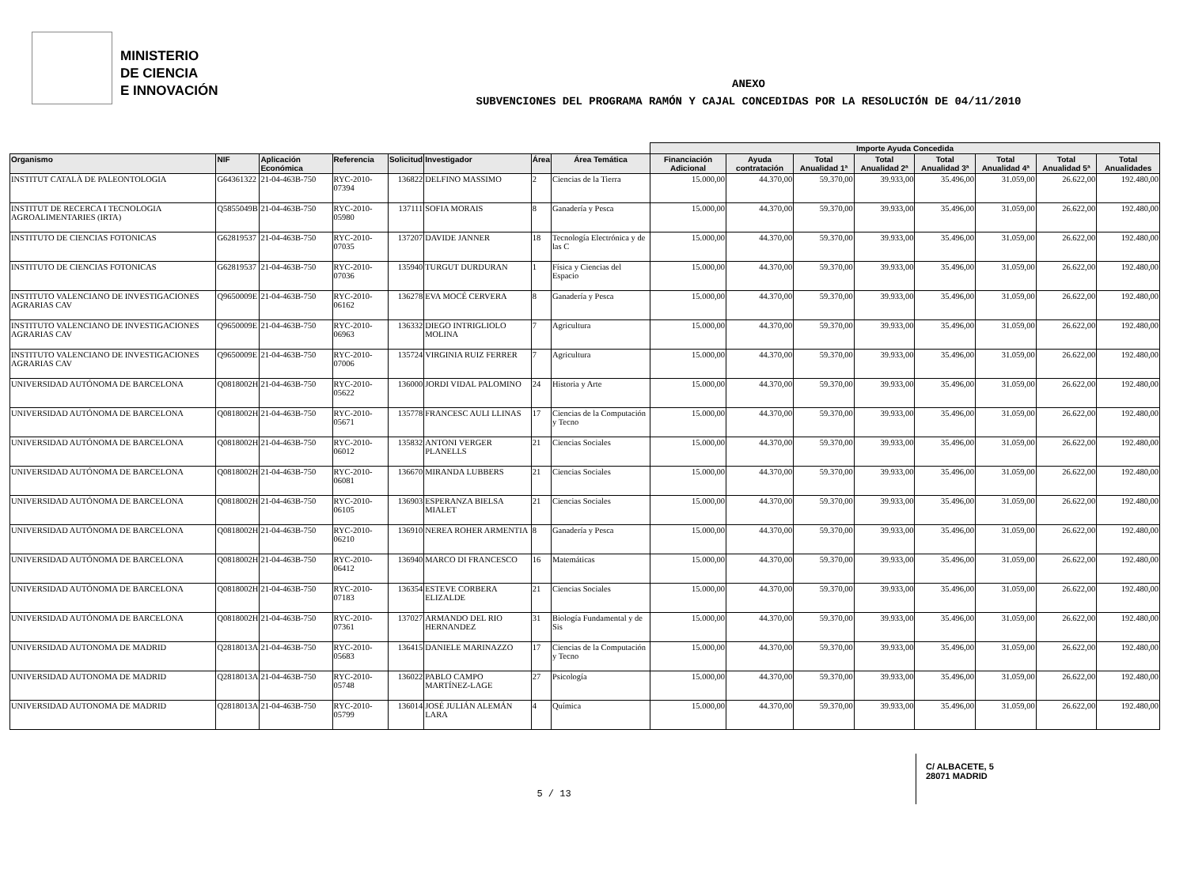MINISTERIO
DE CIENCIA
E INNOVACIÓN
ANEXO
SUBVENCIONES DEL PROGRAMA RAMÓN Y CAJAL CONCEDIDAS POR LA RESOLUCIÓN DE 04/11/2010
| | | | | | | | | Importe Ayuda Concedida | | | | | | | |
| --- | --- | --- | --- | --- | --- | --- | --- | --- | --- | --- | --- | --- | --- | --- | --- |
| Organismo | NIF | Aplicación Económica | Referencia | Solicitud | Investigador | Área | Área Temática | Financiación Adicional | Ayuda contratación | Total Anualidad 1ª | Total Anualidad 2ª | Total Anualidad 3ª | Total Anualidad 4ª | Total Anualidad 5ª | Total Anualidades |
| INSTITUT CATALÀ DE PALEONTOLOGIA | G64361322 | 21-04-463B-750 | RYC-2010-07394 | 136822 | DELFINO MASSIMO | 2 | Ciencias de la Tierra | 15.000,00 | 44.370,00 | 59.370,00 | 39.933,00 | 35.496,00 | 31.059,00 | 26.622,00 | 192.480,00 |
| INSTITUT DE RECERCA I TECNOLOGIA AGROALIMENTARIES (IRTA) | Q5855049B | 21-04-463B-750 | RYC-2010-05980 | 137111 | SOFIA MORAIS | 8 | Ganadería y Pesca | 15.000,00 | 44.370,00 | 59.370,00 | 39.933,00 | 35.496,00 | 31.059,00 | 26.622,00 | 192.480,00 |
| INSTITUTO DE CIENCIAS FOTONICAS | G62819537 | 21-04-463B-750 | RYC-2010-07035 | 137207 | DAVIDE JANNER | 18 | Tecnología Electrónica y de las C | 15.000,00 | 44.370,00 | 59.370,00 | 39.933,00 | 35.496,00 | 31.059,00 | 26.622,00 | 192.480,00 |
| INSTITUTO DE CIENCIAS FOTONICAS | G62819537 | 21-04-463B-750 | RYC-2010-07036 | 135940 | TURGUT DURDURAN | 1 | Física y Ciencias del Espacio | 15.000,00 | 44.370,00 | 59.370,00 | 39.933,00 | 35.496,00 | 31.059,00 | 26.622,00 | 192.480,00 |
| INSTITUTO VALENCIANO DE INVESTIGACIONES AGRARIAS CAV | Q9650009E | 21-04-463B-750 | RYC-2010-06162 | 136278 | EVA MOCÉ CERVERA | 8 | Ganadería y Pesca | 15.000,00 | 44.370,00 | 59.370,00 | 39.933,00 | 35.496,00 | 31.059,00 | 26.622,00 | 192.480,00 |
| INSTITUTO VALENCIANO DE INVESTIGACIONES AGRARIAS CAV | Q9650009E | 21-04-463B-750 | RYC-2010-06963 | 136332 | DIEGO INTRIGLIOLO MOLINA | 7 | Agricultura | 15.000,00 | 44.370,00 | 59.370,00 | 39.933,00 | 35.496,00 | 31.059,00 | 26.622,00 | 192.480,00 |
| INSTITUTO VALENCIANO DE INVESTIGACIONES AGRARIAS CAV | Q9650009E | 21-04-463B-750 | RYC-2010-07006 | 135724 | VIRGINIA RUIZ FERRER | 7 | Agricultura | 15.000,00 | 44.370,00 | 59.370,00 | 39.933,00 | 35.496,00 | 31.059,00 | 26.622,00 | 192.480,00 |
| UNIVERSIDAD AUTÓNOMA DE BARCELONA | Q0818002H | 21-04-463B-750 | RYC-2010-05622 | 136000 | JORDI VIDAL PALOMINO | 24 | Historia y Arte | 15.000,00 | 44.370,00 | 59.370,00 | 39.933,00 | 35.496,00 | 31.059,00 | 26.622,00 | 192.480,00 |
| UNIVERSIDAD AUTÓNOMA DE BARCELONA | Q0818002H | 21-04-463B-750 | RYC-2010-05671 | 135778 | FRANCESC AULI LLINAS | 17 | Ciencias de la Computación y Tecno | 15.000,00 | 44.370,00 | 59.370,00 | 39.933,00 | 35.496,00 | 31.059,00 | 26.622,00 | 192.480,00 |
| UNIVERSIDAD AUTÓNOMA DE BARCELONA | Q0818002H | 21-04-463B-750 | RYC-2010-06012 | 135832 | ANTONI VERGER PLANELLS | 21 | Ciencias Sociales | 15.000,00 | 44.370,00 | 59.370,00 | 39.933,00 | 35.496,00 | 31.059,00 | 26.622,00 | 192.480,00 |
| UNIVERSIDAD AUTÓNOMA DE BARCELONA | Q0818002H | 21-04-463B-750 | RYC-2010-06081 | 136670 | MIRANDA LUBBERS | 21 | Ciencias Sociales | 15.000,00 | 44.370,00 | 59.370,00 | 39.933,00 | 35.496,00 | 31.059,00 | 26.622,00 | 192.480,00 |
| UNIVERSIDAD AUTÓNOMA DE BARCELONA | Q0818002H | 21-04-463B-750 | RYC-2010-06105 | 136903 | ESPERANZA BIELSA MIALET | 21 | Ciencias Sociales | 15.000,00 | 44.370,00 | 59.370,00 | 39.933,00 | 35.496,00 | 31.059,00 | 26.622,00 | 192.480,00 |
| UNIVERSIDAD AUTÓNOMA DE BARCELONA | Q0818002H | 21-04-463B-750 | RYC-2010-06210 | 136910 | NEREA ROHER ARMENTIA | 8 | Ganadería y Pesca | 15.000,00 | 44.370,00 | 59.370,00 | 39.933,00 | 35.496,00 | 31.059,00 | 26.622,00 | 192.480,00 |
| UNIVERSIDAD AUTÓNOMA DE BARCELONA | Q0818002H | 21-04-463B-750 | RYC-2010-06412 | 136940 | MARCO DI FRANCESCO | 16 | Matemáticas | 15.000,00 | 44.370,00 | 59.370,00 | 39.933,00 | 35.496,00 | 31.059,00 | 26.622,00 | 192.480,00 |
| UNIVERSIDAD AUTÓNOMA DE BARCELONA | Q0818002H | 21-04-463B-750 | RYC-2010-07183 | 136354 | ESTEVE CORBERA ELIZALDE | 21 | Ciencias Sociales | 15.000,00 | 44.370,00 | 59.370,00 | 39.933,00 | 35.496,00 | 31.059,00 | 26.622,00 | 192.480,00 |
| UNIVERSIDAD AUTÓNOMA DE BARCELONA | Q0818002H | 21-04-463B-750 | RYC-2010-07361 | 137027 | ARMANDO DEL RIO HERNANDEZ | 31 | Biología Fundamental y de Sis | 15.000,00 | 44.370,00 | 59.370,00 | 39.933,00 | 35.496,00 | 31.059,00 | 26.622,00 | 192.480,00 |
| UNIVERSIDAD AUTONOMA DE MADRID | Q2818013A | 21-04-463B-750 | RYC-2010-05683 | 136415 | DANIELE MARINAZZO | 17 | Ciencias de la Computación y Tecno | 15.000,00 | 44.370,00 | 59.370,00 | 39.933,00 | 35.496,00 | 31.059,00 | 26.622,00 | 192.480,00 |
| UNIVERSIDAD AUTONOMA DE MADRID | Q2818013A | 21-04-463B-750 | RYC-2010-05748 | 136022 | PABLO CAMPO MARTÍNEZ-LAGE | 27 | Psicología | 15.000,00 | 44.370,00 | 59.370,00 | 39.933,00 | 35.496,00 | 31.059,00 | 26.622,00 | 192.480,00 |
| UNIVERSIDAD AUTONOMA DE MADRID | Q2818013A | 21-04-463B-750 | RYC-2010-05799 | 136014 | JOSÉ JULIÁN ALEMÁN LARA | 4 | Química | 15.000,00 | 44.370,00 | 59.370,00 | 39.933,00 | 35.496,00 | 31.059,00 | 26.622,00 | 192.480,00 |
C/ ALBACETE, 5
28071 MADRID
5 / 13